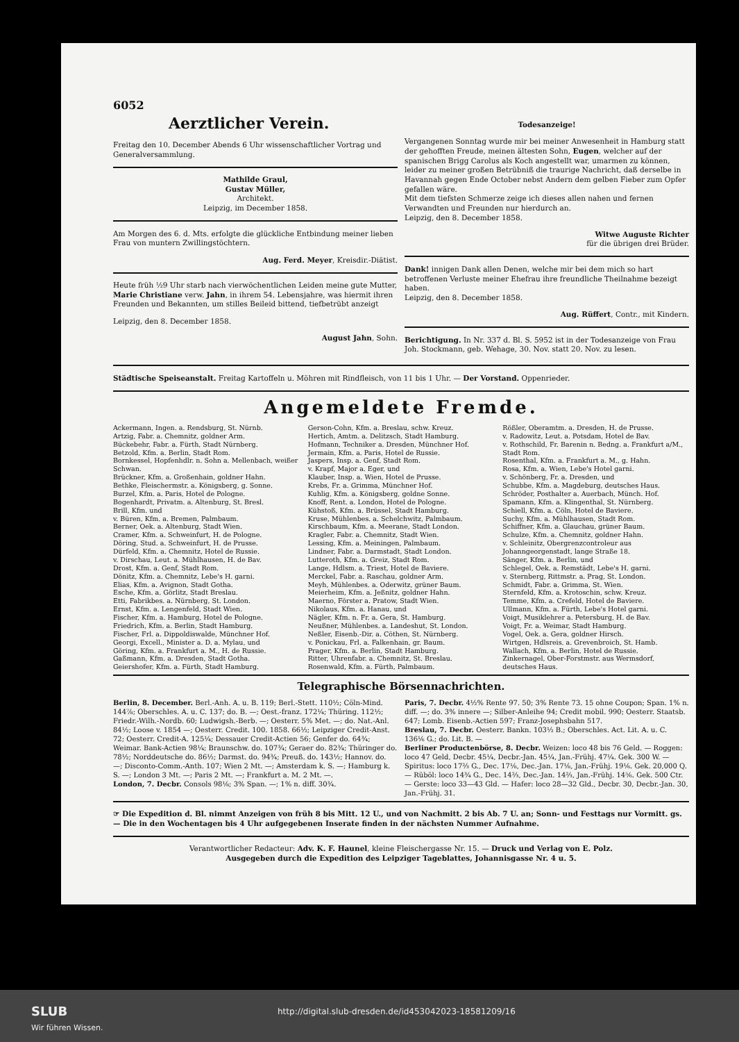6052
Aerztlicher Verein.
Freitag den 10. December Abends 6 Uhr wissenschaftlicher Vortrag und Generalversammlung.
Mathilde Graul,
Gustav Müller,
Architekt.
Leipzig, im December 1858.
Am Morgen des 6. d. Mts. erfolgte die glückliche Entbindung meiner lieben Frau von muntern Zwillingstöchtern.
Aug. Ferd. Meyer, Kreisdir.-Diätist.
Heute früh ½9 Uhr starb nach vierwöchentlichen Leiden meine gute Mutter, Marie Christiane verw. Jahn, in ihrem 54. Lebensjahre, was hiermit ihren Freunden und Bekannten, um stilles Beileid bittend, tiefbetrübt anzeigt
Leipzig, den 8. December 1858.
August Jahn, Sohn.
Todesanzeige!
Vergangenen Sonntag wurde mir bei meiner Anwesenheit in Hamburg statt der gehofften Freude, meinen ältesten Sohn, Eugen, welcher auf der spanischen Brigg Carolus als Koch angestellt war, umarmen zu können, leider zu meiner großen Betrübniß die traurige Nachricht, daß derselbe in Havannah gegen Ende October nebst Andern dem gelben Fieber zum Opfer gefallen wäre.
Mit dem tiefsten Schmerze zeige ich dieses allen nahen und fernen Verwandten und Freunden nur hierdurch an.
Leipzig, den 8. December 1858.
Witwe Auguste Richter
für die übrigen drei Brüder.
Dank! innigen Dank allen Denen, welche mir bei dem mich so hart betroffenen Verluste meiner Ehefrau ihre freundliche Theilnahme bezeigt haben.
Leipzig, den 8. December 1858.
Aug. Rüffert, Contr., mit Kindern.
Berichtigung. In Nr. 337 d. Bl. S. 5952 ist in der Todesanzeige von Frau Joh. Stockmann, geb. Wehage, 30. Nov. statt 20. Nov. zu lesen.
Städtische Speiseanstalt. Freitag Kartoffeln u. Möhren mit Rindfleisch, von 11 bis 1 Uhr. — Der Vorstand. Oppenrieder.
Angemeldete Fremde.
Ackermann, Ingen. a. Rendsburg, St. Nürnb.
Artzig, Fabr. a. Chemnitz, goldner Arm.
Bückebehr, Fabr. a. Fürth, Stadt Nürnberg.
Betzold, Kfm. a. Berlin, Stadt Rom.
Bornkessel, Hopfenhdlr. n. Sohn a. Mellenbach, weißer Schwan.
Brückner, Kfm. a. Großenhain, goldner Hahn.
Bethke, Fleischermstr. a. Königsberg, g. Sonne.
Burzel, Kfm. a. Paris, Hotel de Pologne.
Bogenhardt, Privatm. a. Altenburg, St. Bresl.
Brill, Kfm. und
v. Büren, Kfm. a. Bremen, Palmbaum.
Berner, Oek. a. Altenburg, Stadt Wien.
Cramer, Kfm. a. Schweinfurt, H. de Pologne.
Döring, Stud. a. Schweinfurt, H. de Prusse.
Dürfeld, Kfm. a. Chemnitz, Hotel de Russie.
v. Dirschau, Leut. a. Mühlhausen, H. de Bav.
Drost, Kfm. a. Genf, Stadt Rom.
Dönitz, Kfm. a. Chemnitz, Lebe's H. garni.
Elias, Kfm. a. Avignon, Stadt Gotha.
Esche, Kfm. a. Görlitz, Stadt Breslau.
Etti, Fabrikbes. a. Nürnberg, St. London.
Ernst, Kfm. a. Lengenfeld, Stadt Wien.
Fischer, Kfm. a. Hamburg, Hotel de Pologne.
Friedrich, Kfm. a. Berlin, Stadt Hamburg.
Fischer, Frl. a. Dippoldiswalde, Münchner Hof.
Georgi, Excell., Minister a. D. a. Mylau, und
Göring, Kfm. a. Frankfurt a. M., H. de Russie.
Gaßmann, Kfm. a. Dresden, Stadt Gotha.
Geiershofer, Kfm. a. Fürth, Stadt Hamburg.
Gerson-Cohn, Kfm. a. Breslau, schw. Kreuz.
Hertich, Amtm. a. Delitzsch, Stadt Hamburg.
Hofmann, Techniker a. Dresden, Münchner Hof.
Jermain, Kfm. a. Paris, Hotel de Russie.
Jaspers, Insp. a. Genf, Stadt Rom.
v. Krapf, Major a. Eger, und
Klauber, Insp. a. Wien, Hotel de Prusse.
Krebs, Fr. a. Grimma, Münchner Hof.
Kuhlig, Kfm. a. Königsberg, goldne Sonne.
Knoff, Rent. a. London, Hotel de Pologne.
Kühstoß, Kfm. a. Brüssel, Stadt Hamburg.
Kruse, Mühlenbes. a. Schelchwitz, Palmbaum.
Kirschbaum, Kfm. a. Meerane, Stadt London.
Kragler, Fabr. a. Chemnitz, Stadt Wien.
Lessing, Kfm. a. Meiningen, Palmbaum.
Lindner, Fabr. a. Darmstadt, Stadt London.
Lutteroth, Kfm. a. Greiz, Stadt Rom.
Lange, Hdlsm. a. Triest, Hotel de Baviere.
Merckel, Fabr. a. Raschau, goldner Arm.
Meyh, Mühlenbes. a. Oderwitz, grüner Baum.
Meierheim, Kfm. a. Jeßnitz, goldner Hahn.
Maerno, Förster a. Pratow, Stadt Wien.
Nikolaus, Kfm. a. Hanau, und
Nägler, Kfm. n. Fr. a. Gera, St. Hamburg.
Neußner, Mühlenbes. a. Landeshut, St. London.
Neßler, Eisenb.-Dir. a. Cöthen, St. Nürnberg.
v. Ponickau, Frl. a. Falkenhain, gr. Baum.
Prager, Kfm. a. Berlin, Stadt Hamburg.
Ritter, Uhrenfabr. a. Chemnitz, St. Breslau.
Rosenwald, Kfm. a. Fürth, Palmbaum.
Rößler, Oberamtm. a. Dresden, H. de Prusse.
v. Radowitz, Leut. a. Potsdam, Hotel de Bav.
v. Rothschild, Fr. Barenin n. Bedng. a. Frankfurt a/M., Stadt Rom.
Rosenthal, Kfm. a. Frankfurt a. M., g. Hahn.
Rosa, Kfm. a. Wien, Lebe's Hotel garni.
v. Schönberg, Fr. a. Dresden, und
Schubbe, Kfm. a. Magdeburg, deutsches Haus.
Schröder, Posthalter a. Auerbach, Münch. Hof.
Spamann, Kfm. a. Klingenthal, St. Nürnberg.
Schiell, Kfm. a. Cöln, Hotel de Baviere.
Suchy, Kfm. a. Mühlhausen, Stadt Rom.
Schiffner, Kfm. a. Glauchau, grüner Baum.
Schulze, Kfm. a. Chemnitz, goldner Hahn.
v. Schleinitz, Obergrenzcontroleur aus Johanngeorgenstadt, lange Straße 18.
Sänger, Kfm. a. Berlin, und
Schlegel, Oek. a. Remstädt, Lebe's H. garni.
v. Sternberg, Rittmstr. a. Prag, St. London.
Schmidt, Fabr. a. Grimma, St. Wien.
Sternfeld, Kfm. a. Krotoschin, schw. Kreuz.
Temme, Kfm. a. Crefeld, Hotel de Baviere.
Ullmann, Kfm. a. Fürth, Lebe's Hotel garni.
Voigt, Musiklehrer a. Petersburg, H. de Bav.
Voigt, Fr. a. Weimar, Stadt Hamburg.
Vogel, Oek. a. Gera, goldner Hirsch.
Wirtgen, Hdlsreis. a. Grevenbroich, St. Hamb.
Wallach, Kfm. a. Berlin, Hotel de Russie.
Zinkernagel, Ober-Forstmstr. aus Wermsdorf, deutsches Haus.
Telegraphische Börsennachrichten.
Berlin, 8. December. Berl.-Anh. A. u. B. 119; Berl.-Stett. 110½; Cöln-Mind. 144⅞; Oberschles. A. u. C. 137; do. B. —; Oest.-franz. 172¼; Thüring. 112½; Friedr.-Wilh.-Nordb. 60; Ludwigsh.-Berb. —; Oesterr. 5% Met. —; do. Nat.-Anl. 84½; Loose v. 1854 —; Oesterr. Credit. 100. 1858. 66½; Leipziger Credit-Anst. 72; Oesterr. Credit-A. 125¼; Dessauer Credit-Actien 56; Genfer do. 64¾; Weimar. Bank-Actien 98¼; Braunschw. do. 107¾; Geraer do. 82¾; Thüringer do. 78½; Norddeutsche do. 86½; Darmst. do. 94¾; Preuß. do. 143½; Hannov. do. —; Disconto-Comm.-Anth. 107; Wien 2 Mt. —; Amsterdam k. S. —; Hamburg k. S. —; London 3 Mt. —; Paris 2 Mt. —; Frankfurt a. M. 2 Mt. —.
London, 7. Decbr. Consols 98⅛; 3% Span. —; 1% n. diff. 30¾.
Paris, 7. Decbr. 4½% Rente 97. 50; 3% Rente 73. 15 ohne Coupon; Span. 1% n. diff. —; do. 3% innere —; Silber-Anleihe 94; Credit mobil. 990; Oesterr. Staatsb. 647; Lomb. Eisenb.-Actien 597; Franz-Josephsbahn 517.
Breslau, 7. Decbr. Oesterr. Bankn. 103½ B.; Oberschles. Act. Lit. A. u. C. 136⅙ G.; do. Lit. B. —
Berliner Productenbörse, 8. Decbr. Weizen: loco 48 bis 76 Geld. — Roggen: loco 47 Geld, Decbr. 45¼, Decbr.-Jan. 45¼, Jan.-Frühj. 47¼. Gek. 300 W. — Spiritus: loco 17⅔ G., Dec. 17⅛, Dec.-Jan. 17⅛, Jan.-Frühj. 19⅙. Gek. 20,000 Q. — Rüböl: loco 14¾ G., Dec. 14⅔, Dec.-Jan. 14⅔, Jan.-Frühj. 14⅚. Gek. 500 Ctr. — Gerste: loco 33—43 Gld. — Hafer: loco 28—32 Gld., Decbr. 30, Decbr.-Jan. 30, Jan.-Frühj. 31.
☞ Die Expedition d. Bl. nimmt Anzeigen von früh 8 bis Mitt. 12 U., und von Nachmitt. 2 bis Ab. 7 U. an; Sonn- und Festtags nur Vormitt. gs. — Die in den Wochentagen bis 4 Uhr aufgegebenen Inserate finden in der nächsten Nummer Aufnahme.
Verantwortlicher Redacteur: Adv. K. F. Haunel, kleine Fleischergasse Nr. 15. — Druck und Verlag von E. Polz.
Ausgegeben durch die Expedition des Leipziger Tageblattes, Johannisgasse Nr. 4 u. 5.
SLUB
http://digital.slub-dresden.de/id453042023-18581209/16
Wir führen Wissen.